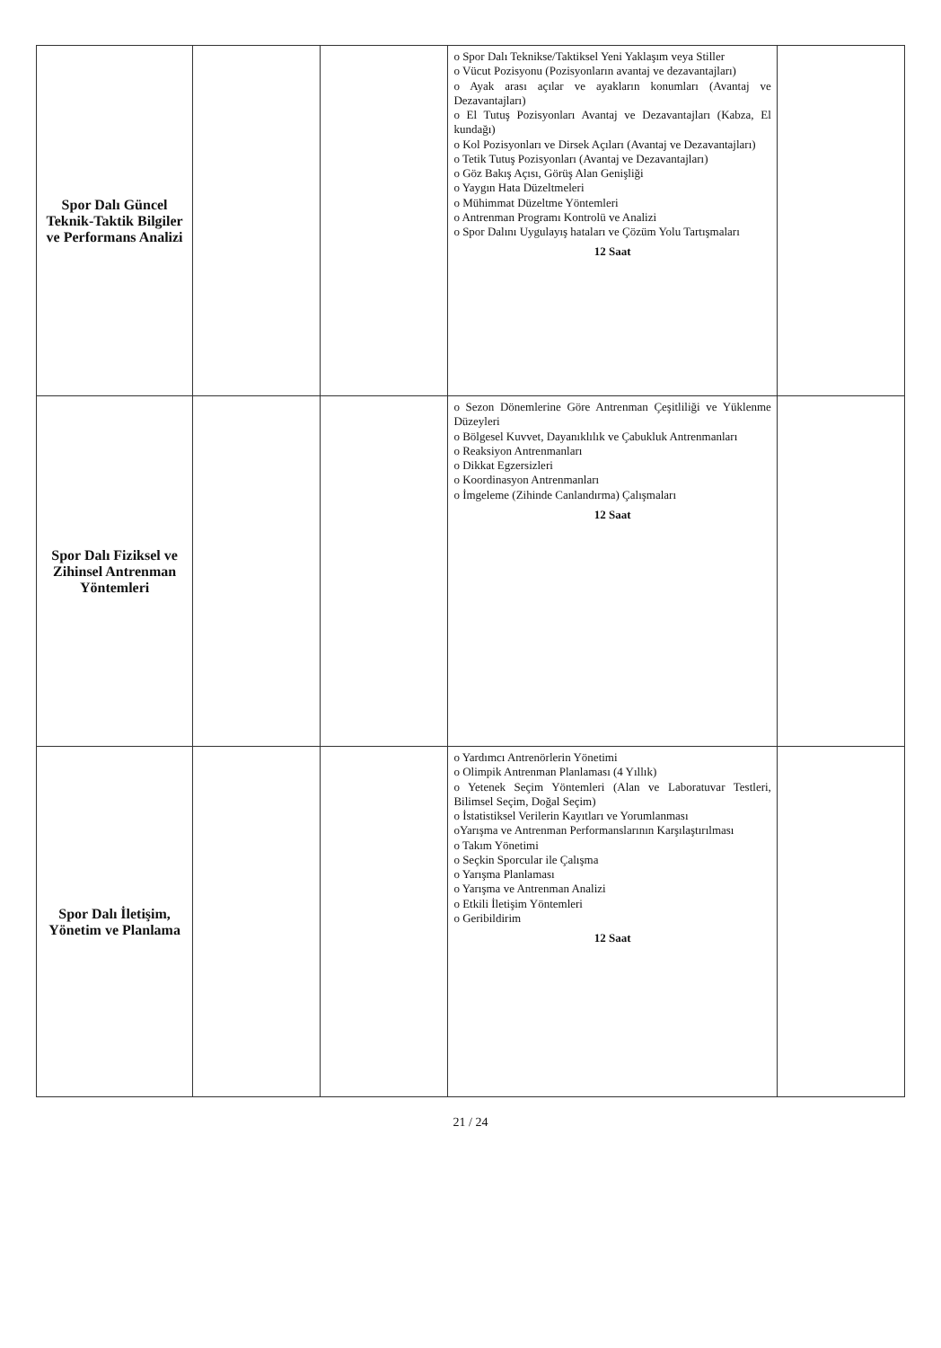| Spor Dalı Güncel Teknik-Taktik Bilgiler ve Performans Analizi | | | o Spor Dalı Teknikse/Taktiksel Yeni Yaklaşım veya Stiller o Vücut Pozisyonu (Pozisyonların avantaj ve dezavantajları) o Ayak arası açılar ve ayakların konumları (Avantaj ve Dezavantajları) o El Tutuş Pozisyonları Avantaj ve Dezavantajları (Kabza, El kundağı) o Kol Pozisyonları ve Dirsek Açıları (Avantaj ve Dezavantajları) o Tetik Tutuş Pozisyonları (Avantaj ve Dezavantajları) o Göz Bakış Açısı, Görüş Alan Genişliği o Yaygın Hata Düzeltmeleri o Mühimmat Düzeltme Yöntemleri o Antrenman Programı Kontrolü ve Analizi o Spor Dalını Uygulayış hataları ve Çözüm Yolu Tartışmaları 12 Saat | |
| Spor Dalı Fiziksel ve Zihinsel Antrenman Yöntemleri | | | o Sezon Dönemlerine Göre Antrenman Çeşitliliği ve Yüklenme Düzeyleri o Bölgesel Kuvvet, Dayanıklılık ve Çabukluk Antrenmanları o Reaksiyon Antrenmanları o Dikkat Egzersizleri o Koordinasyon Antrenmanları o İmgeleme (Zihinde Canlandırma) Çalışmaları 12 Saat | |
| Spor Dalı İletişim, Yönetim ve Planlama | | | o Yardımcı Antrenörlerin Yönetimi o Olimpik Antrenman Planlaması (4 Yıllık) o Yetenek Seçim Yöntemleri (Alan ve Laboratuvar Testleri, Bilimsel Seçim, Doğal Seçim) o İstatistiksel Verilerin Kayıtları ve Yorumlanması oYarışma ve Antrenman Performanslarının Karşılaştırılması o Takım Yönetimi o Seçkin Sporcular ile Çalışma o Yarışma Planlaması o Yarışma ve Antrenman Analizi o Etkili İletişim Yöntemleri o Geribildirim 12 Saat | |
21 / 24